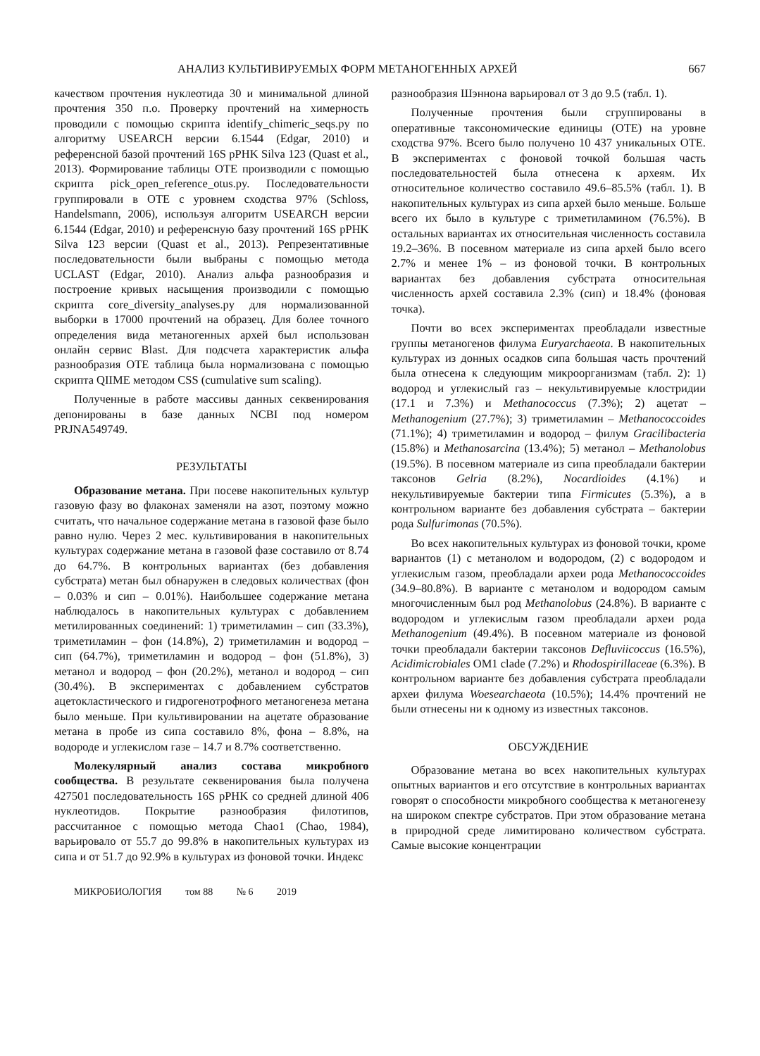АНАЛИЗ КУЛЬТИВИРУЕМЫХ ФОРМ МЕТАНОГЕННЫХ АРХЕЙ 667
качеством прочтения нуклеотида 30 и минимальной длиной прочтения 350 п.о. Проверку прочтений на химерность проводили с помощью скрипта identify_chimeric_seqs.py по алгоритму USEARCH версии 6.1544 (Edgar, 2010) и референсной базой прочтений 16S pPHK Silva 123 (Quast et al., 2013). Формирование таблицы ОТЕ производили с помощью скрипта pick_open_reference_otus.py. Последовательности группировали в ОТЕ с уровнем сходства 97% (Schloss, Handelsmann, 2006), используя алгоритм USEARCH версии 6.1544 (Edgar, 2010) и референсную базу прочтений 16S pPHK Silva 123 версии (Quast et al., 2013). Репрезентативные последовательности были выбраны с помощью метода UCLAST (Edgar, 2010). Анализ альфа разнообразия и построение кривых насыщения производили с помощью скрипта core_diversity_analyses.py для нормализованной выборки в 17000 прочтений на образец. Для более точного определения вида метаногенных архей был использован онлайн сервис Blast. Для подсчета характеристик альфа разнообразия ОТЕ таблица была нормализована с помощью скрипта QIIME методом CSS (cumulative sum scaling).
Полученные в работе массивы данных секвенирования депонированы в базе данных NCBI под номером PRJNA549749.
РЕЗУЛЬТАТЫ
Образование метана. При посеве накопительных культур газовую фазу во флаконах заменяли на азот, поэтому можно считать, что начальное содержание метана в газовой фазе было равно нулю. Через 2 мес. культивирования в накопительных культурах содержание метана в газовой фазе составило от 8.74 до 64.7%. В контрольных вариантах (без добавления субстрата) метан был обнаружен в следовых количествах (фон – 0.03% и сип – 0.01%). Наибольшее содержание метана наблюдалось в накопительных культурах с добавлением метилированных соединений: 1) триметиламин – сип (33.3%), триметиламин – фон (14.8%), 2) триметиламин и водород – сип (64.7%), триметиламин и водород – фон (51.8%), 3) метанол и водород – фон (20.2%), метанол и водород – сип (30.4%). В экспериментах с добавлением субстратов ацетокластического и гидрогенотрофного метаногенеза метана было меньше. При культивировании на ацетате образование метана в пробе из сипа составило 8%, фона – 8.8%, на водороде и углекислом газе – 14.7 и 8.7% соответственно.
Молекулярный анализ состава микробного сообщества. В результате секвенирования была получена 427501 последовательность 16S pPHK со средней длиной 406 нуклеотидов. Покрытие разнообразия филотипов, рассчитанное с помощью метода Chao1 (Chao, 1984), варьировало от 55.7 до 99.8% в накопительных культурах из сипа и от 51.7 до 92.9% в культурах из фоновой точки. Индекс
разнообразия Шэннона варьировал от 3 до 9.5 (табл. 1).
Полученные прочтения были сгруппированы в оперативные таксономические единицы (ОТЕ) на уровне сходства 97%. Всего было получено 10 437 уникальных ОТЕ. В экспериментах с фоновой точкой большая часть последовательностей была отнесена к археям. Их относительное количество составило 49.6–85.5% (табл. 1). В накопительных культурах из сипа архей было меньше. Больше всего их было в культуре с триметиламином (76.5%). В остальных вариантах их относительная численность составила 19.2–36%. В посевном материале из сипа архей было всего 2.7% и менее 1% – из фоновой точки. В контрольных вариантах без добавления субстрата относительная численность архей составила 2.3% (сип) и 18.4% (фоновая точка).
Почти во всех экспериментах преобладали известные группы метаногенов филума Euryarchaeota. В накопительных культурах из донных осадков сипа большая часть прочтений была отнесена к следующим микроорганизмам (табл. 2): 1) водород и углекислый газ – некультивируемые клостридии (17.1 и 7.3%) и Methanococcus (7.3%); 2) ацетат – Methanogenium (27.7%); 3) триметиламин – Methanococcoides (71.1%); 4) триметиламин и водород – филум Gracilibacteria (15.8%) и Methanosarcina (13.4%); 5) метанол – Methanolobus (19.5%). В посевном материале из сипа преобладали бактерии таксонов Gelria (8.2%), Nocardioides (4.1%) и некультивируемые бактерии типа Firmicutes (5.3%), а в контрольном варианте без добавления субстрата – бактерии рода Sulfurimonas (70.5%).
Во всех накопительных культурах из фоновой точки, кроме вариантов (1) с метанолом и водородом, (2) с водородом и углекислым газом, преобладали археи рода Methanococcoides (34.9–80.8%). В варианте с метанолом и водородом самым многочисленным был род Methanolobus (24.8%). В варианте с водородом и углекислым газом преобладали археи рода Methanogenium (49.4%). В посевном материале из фоновой точки преобладали бактерии таксонов Defluviicoccus (16.5%), Acidimicrobiales OM1 clade (7.2%) и Rhodospirillaceae (6.3%). В контрольном варианте без добавления субстрата преобладали археи филума Woesearchaeota (10.5%); 14.4% прочтений не были отнесены ни к одному из известных таксонов.
ОБСУЖДЕНИЕ
Образование метана во всех накопительных культурах опытных вариантов и его отсутствие в контрольных вариантах говорят о способности микробного сообщества к метаногенезу на широком спектре субстратов. При этом образование метана в природной среде лимитировано количеством субстрата. Самые высокие концентрации
МИКРОБИОЛОГИЯ том 88 № 6 2019